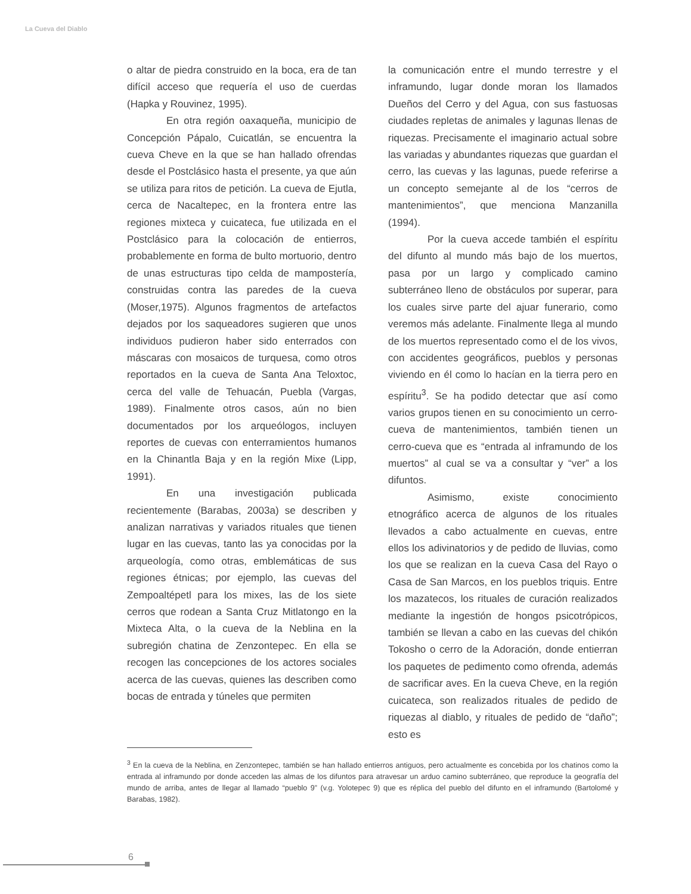La Cueva del Diablo
o altar de piedra construido en la boca, era de tan difícil acceso que requería el uso de cuerdas (Hapka y Rouvinez, 1995).
En otra región oaxaqueña, municipio de Concepción Pápalo, Cuicatlán, se encuentra la cueva Cheve en la que se han hallado ofrendas desde el Postclásico hasta el presente, ya que aún se utiliza para ritos de petición. La cueva de Ejutla, cerca de Nacaltepec, en la frontera entre las regiones mixteca y cuicateca, fue utilizada en el Postclásico para la colocación de entierros, probablemente en forma de bulto mortuorio, dentro de unas estructuras tipo celda de mampostería, construidas contra las paredes de la cueva (Moser,1975). Algunos fragmentos de artefactos dejados por los saqueadores sugieren que unos individuos pudieron haber sido enterrados con máscaras con mosaicos de turquesa, como otros reportados en la cueva de Santa Ana Teloxtoc, cerca del valle de Tehuacán, Puebla (Vargas, 1989). Finalmente otros casos, aún no bien documentados por los arqueólogos, incluyen reportes de cuevas con enterramientos humanos en la Chinantla Baja y en la región Mixe (Lipp, 1991).
En una investigación publicada recientemente (Barabas, 2003a) se describen y analizan narrativas y variados rituales que tienen lugar en las cuevas, tanto las ya conocidas por la arqueología, como otras, emblemáticas de sus regiones étnicas; por ejemplo, las cuevas del Zempoaltépetl para los mixes, las de los siete cerros que rodean a Santa Cruz Mitlatongo en la Mixteca Alta, o la cueva de la Neblina en la subregión chatina de Zenzontepec. En ella se recogen las concepciones de los actores sociales acerca de las cuevas, quienes las describen como bocas de entrada y túneles que permiten
la comunicación entre el mundo terrestre y el inframundo, lugar donde moran los llamados Dueños del Cerro y del Agua, con sus fastuosas ciudades repletas de animales y lagunas llenas de riquezas. Precisamente el imaginario actual sobre las variadas y abundantes riquezas que guardan el cerro, las cuevas y las lagunas, puede referirse a un concepto semejante al de los “cerros de mantenimientos”, que menciona Manzanilla (1994).
Por la cueva accede también el espíritu del difunto al mundo más bajo de los muertos, pasa por un largo y complicado camino subterráneo lleno de obstáculos por superar, para los cuales sirve parte del ajuar funerario, como veremos más adelante. Finalmente llega al mundo de los muertos representado como el de los vivos, con accidentes geográficos, pueblos y personas viviendo en él como lo hacían en la tierra pero en espíritu<sup>3</sup>. Se ha podido detectar que así como varios grupos tienen en su conocimiento un cerro-cueva de mantenimientos, también tienen un cerro-cueva que es “entrada al inframundo de los muertos” al cual se va a consultar y “ver” a los difuntos.
Asimismo, existe conocimiento etnográfico acerca de algunos de los rituales llevados a cabo actualmente en cuevas, entre ellos los adivinatorios y de pedido de lluvias, como los que se realizan en la cueva Casa del Rayo o Casa de San Marcos, en los pueblos triquis. Entre los mazatecos, los rituales de curación realizados mediante la ingestión de hongos psicotrópicos, también se llevan a cabo en las cuevas del chikón Tokosho o cerro de la Adoración, donde entierran los paquetes de pedimento como ofrenda, además de sacrificar aves. En la cueva Cheve, en la región cuicateca, son realizados rituales de pedido de riquezas al diablo, y rituales de pedido de “daño”; esto es
<sup>3</sup> En la cueva de la Neblina, en Zenzontepec, también se han hallado entierros antiguos, pero actualmente es concebida por los chatinos como la entrada al inframundo por donde acceden las almas de los difuntos para atravesar un arduo camino subterráneo, que reproduce la geografía del mundo de arriba, antes de llegar al llamado “pueblo 9” (v.g. Yolotepec 9) que es réplica del pueblo del difunto en el inframundo (Bartolomé y Barabas, 1982).
6